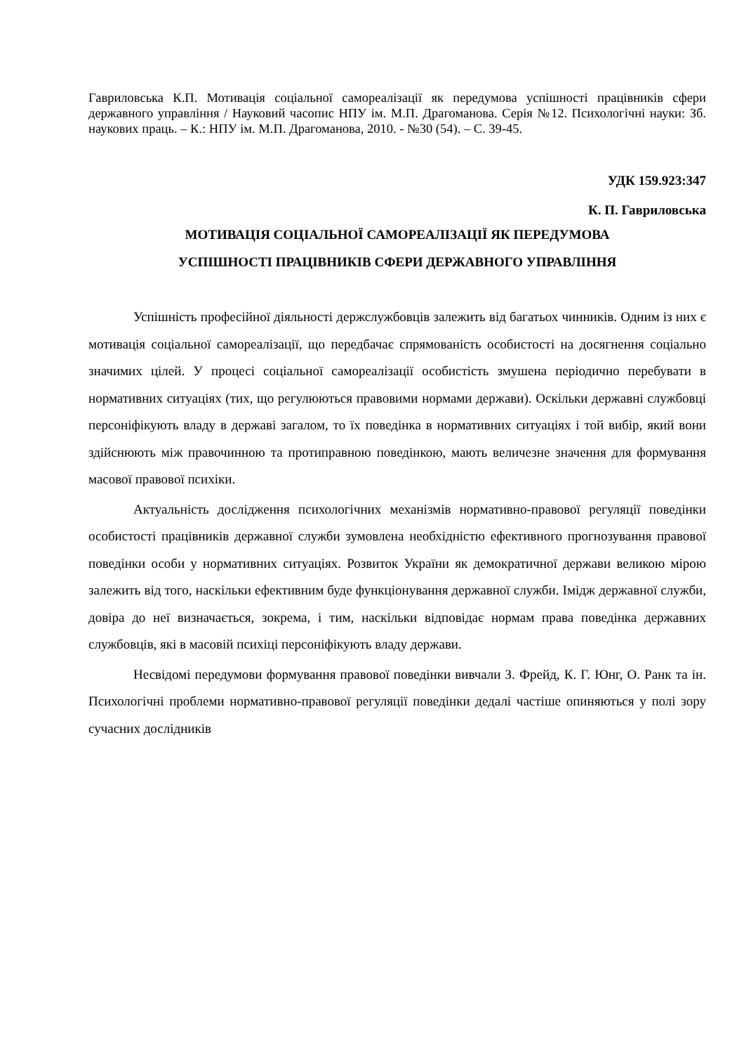Гавриловська К.П. Мотивація соціальної самореалізації як передумова успішності працівників сфери державного управління / Науковий часопис НПУ ім. М.П. Драгоманова. Серія №12. Психологічні науки: Зб. наукових праць. – К.: НПУ ім. М.П. Драгоманова, 2010. - №30 (54). – С. 39-45.
УДК 159.923:347
К. П. Гавриловська
МОТИВАЦІЯ СОЦІАЛЬНОЇ САМОРЕАЛІЗАЦІЇ ЯК ПЕРЕДУМОВА
УСПІШНОСТІ ПРАЦІВНИКІВ СФЕРИ ДЕРЖАВНОГО УПРАВЛІННЯ
Успішність професійної діяльності держслужбовців залежить від багатьох чинників. Одним із них є мотивація соціальної самореалізації, що передбачає спрямованість особистості на досягнення соціально значимих цілей. У процесі соціальної самореалізації особистість змушена періодично перебувати в нормативних ситуаціях (тих, що регулюються правовими нормами держави). Оскільки державні службовці персоніфікують владу в державі загалом, то їх поведінка в нормативних ситуаціях і той вибір, який вони здійснюють між правочинною та протиправною поведінкою, мають величезне значення для формування масової правової психіки.
Актуальність дослідження психологічних механізмів нормативно-правової регуляції поведінки особистості працівників державної служби зумовлена необхідністю ефективного прогнозування правової поведінки особи у нормативних ситуаціях. Розвиток України як демократичної держави великою мірою залежить від того, наскільки ефективним буде функціонування державної служби. Імідж державної служби, довіра до неї визначається, зокрема, і тим, наскільки відповідає нормам права поведінка державних службовців, які в масовій психіці персоніфікують владу держави.
Несвідомі передумови формування правової поведінки вивчали З. Фрейд, К. Г. Юнг, О. Ранк та ін. Психологічні проблеми нормативно-правової регуляції поведінки дедалі частіше опиняються у полі зору сучасних дослідників